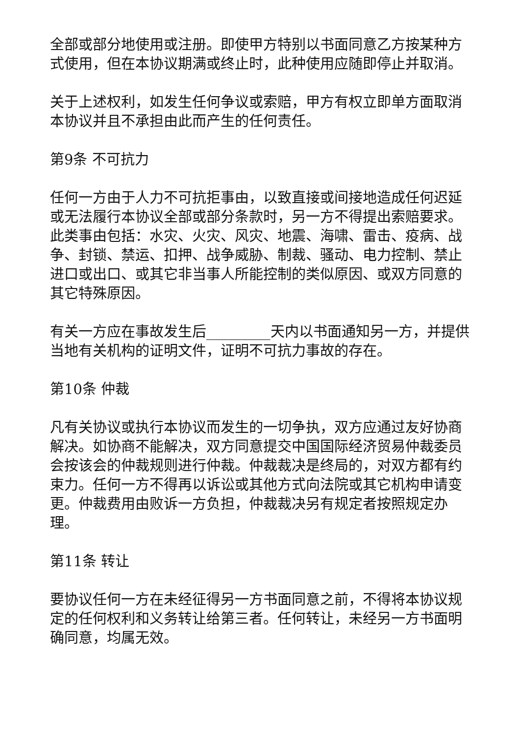全部或部分地使用或注册。即使甲方特别以书面同意乙方按某种方式使用，但在本协议期满或终止时，此种使用应随即停止并取消。
关于上述权利，如发生任何争议或索赔，甲方有权立即单方面取消本协议并且不承担由此而产生的任何责任。
第9条 不可抗力
任何一方由于人力不可抗拒事由，以致直接或间接地造成任何迟延或无法履行本协议全部或部分条款时，另一方不得提出索赔要求。此类事由包括：水灾、火灾、风灾、地震、海啸、雷击、疫病、战争、封锁、禁运、扣押、战争威胁、制裁、骚动、电力控制、禁止进口或出口、或其它非当事人所能控制的类似原因、或双方同意的其它特殊原因。
有关一方应在事故发生后_________天内以书面通知另一方，并提供当地有关机构的证明文件，证明不可抗力事故的存在。
第10条 仲裁
凡有关协议或执行本协议而发生的一切争执，双方应通过友好协商解决。如协商不能解决，双方同意提交中国国际经济贸易仲裁委员会按该会的仲裁规则进行仲裁。仲裁裁决是终局的，对双方都有约束力。任何一方不得再以诉讼或其他方式向法院或其它机构申请变更。仲裁费用由败诉一方负担，仲裁裁决另有规定者按照规定办理。
第11条 转让
要协议任何一方在未经征得另一方书面同意之前，不得将本协议规定的任何权利和义务转让给第三者。任何转让，未经另一方书面明确同意，均属无效。